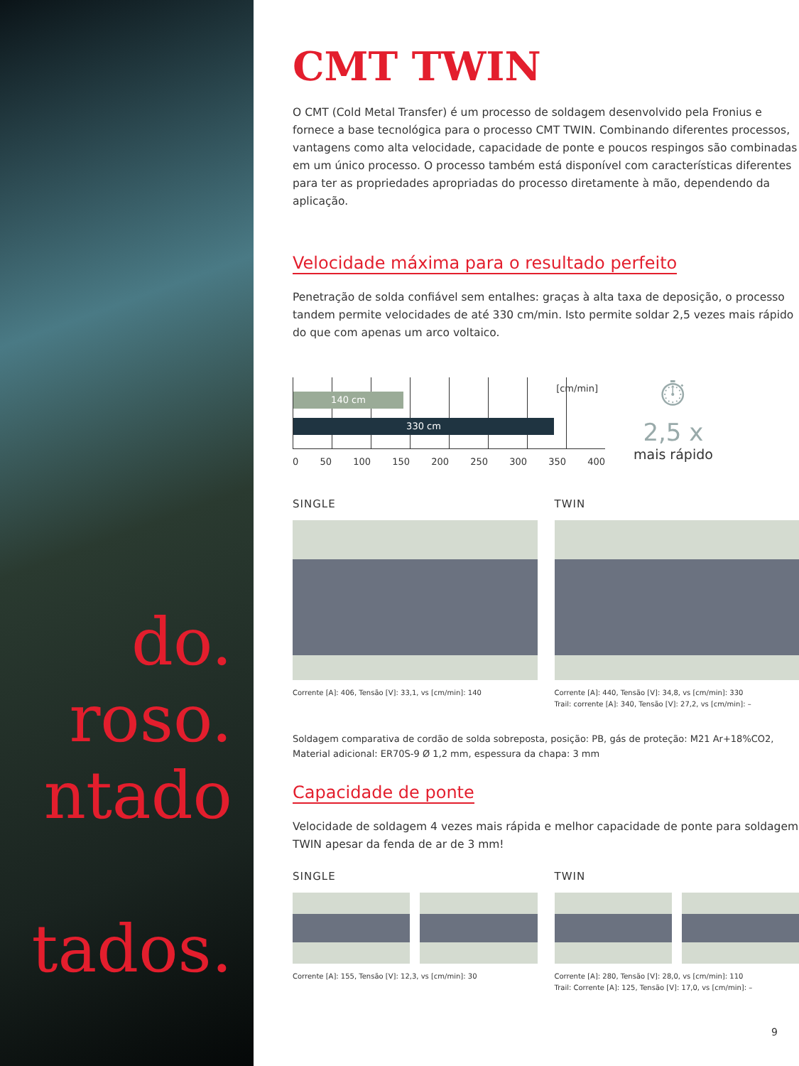do.
roso.
ntado
tados.
CMT TWIN
O CMT (Cold Metal Transfer) é um processo de soldagem desenvolvido pela Fronius e fornece a base tecnológica para o processo CMT TWIN. Combinando diferentes processos, vantagens como alta velocidade, capacidade de ponte e poucos respingos são combinadas em um único processo. O processo também está disponível com características diferentes para ter as propriedades apropriadas do processo diretamente à mão, dependendo da aplicação.
Velocidade máxima para o resultado perfeito
Penetração de solda confiável sem entalhes: graças à alta taxa de deposição, o processo tandem permite velocidades de até 330 cm/min. Isto permite soldar 2,5 vezes mais rápido do que com apenas um arco voltaico.
[cm/min]
140 cm
330 cm
0 50 100 150 200 250 300 350 400
⏱
2,5 x
mais rápido
SINGLE
Corrente [A]: 406, Tensão [V]: 33,1, vs [cm/min]: 140
TWIN
Corrente [A]: 440, Tensão [V]: 34,8, vs [cm/min]: 330
Trail: corrente [A]: 340, Tensão [V]: 27,2, vs [cm/min]: –
Soldagem comparativa de cordão de solda sobreposta, posição: PB, gás de proteção: M21 Ar+18%CO2,
Material adicional: ER70S-9 Ø 1,2 mm, espessura da chapa: 3 mm
Capacidade de ponte
Velocidade de soldagem 4 vezes mais rápida e melhor capacidade de ponte para soldagem TWIN apesar da fenda de ar de 3 mm!
SINGLE
Corrente [A]: 155, Tensão [V]: 12,3, vs [cm/min]: 30
TWIN
Corrente [A]: 280, Tensão [V]: 28,0, vs [cm/min]: 110
Trail: Corrente [A]: 125, Tensão [V]: 17,0, vs [cm/min]: –
9